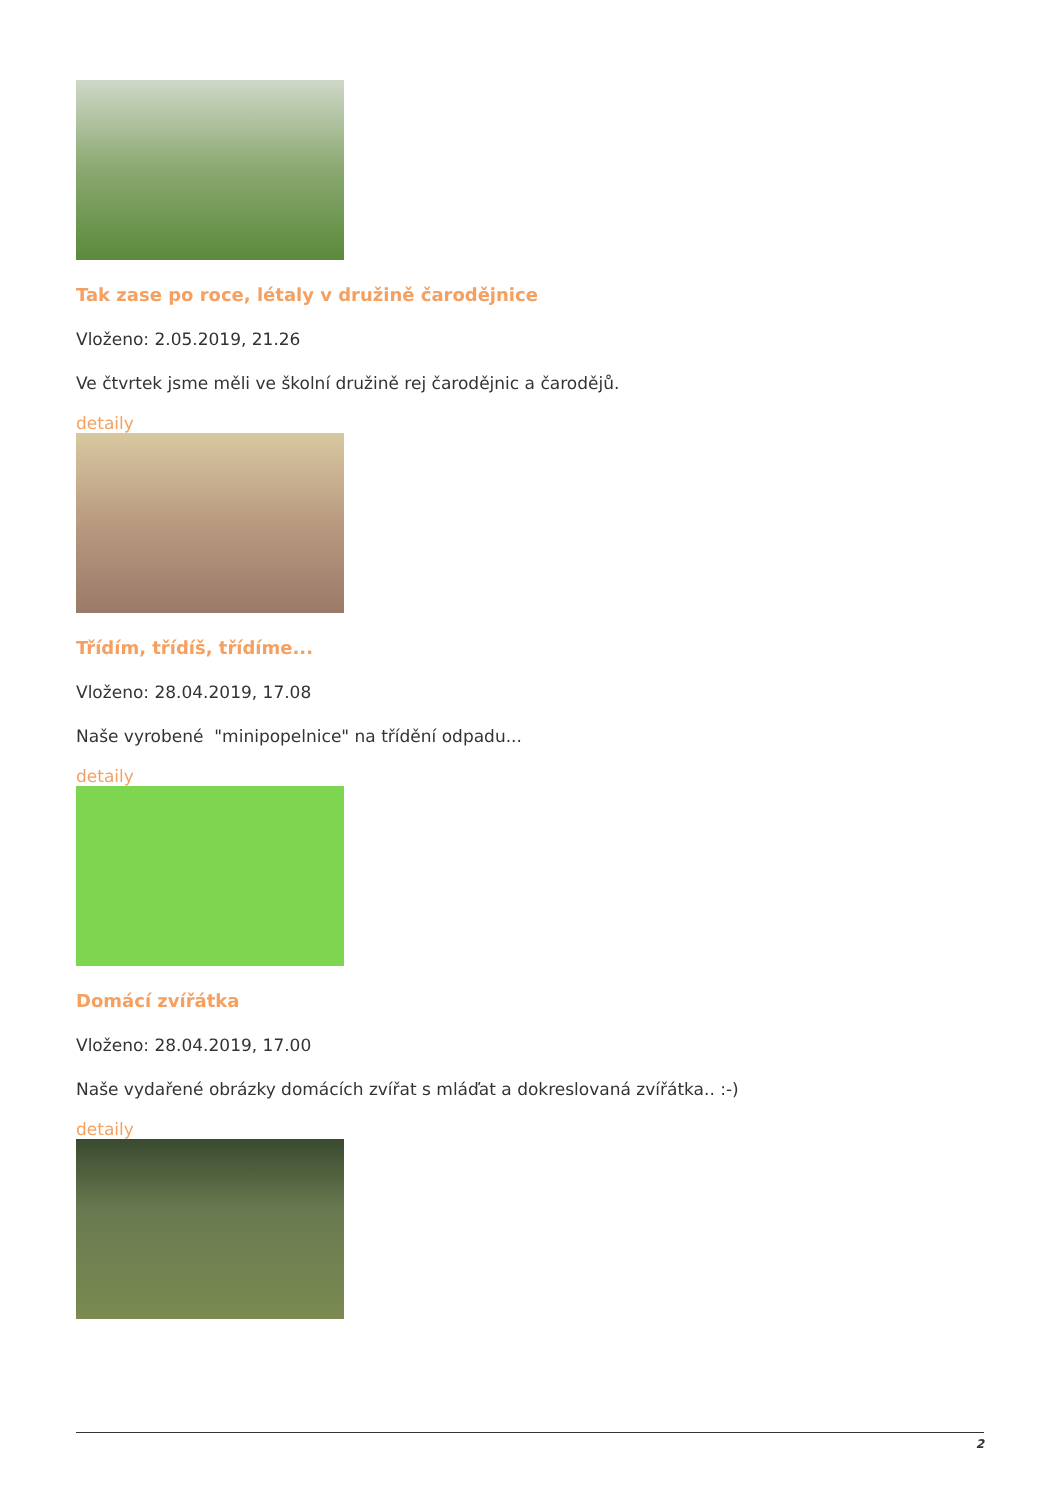Tak zase po roce, létaly v družině čarodějnice
Vloženo: 2.05.2019, 21.26
Ve čtvrtek jsme měli ve školní družině rej čarodějnic a čarodějů.
detaily
Třídím, třídíš, třídíme...
Vloženo: 28.04.2019, 17.08
Naše vyrobené "minipopelnice" na třídění odpadu...
detaily
Domácí zvířátka
Vloženo: 28.04.2019, 17.00
Naše vydařené obrázky domácích zvířat s mláďat a dokreslovaná zvířátka.. :-)
detaily
2